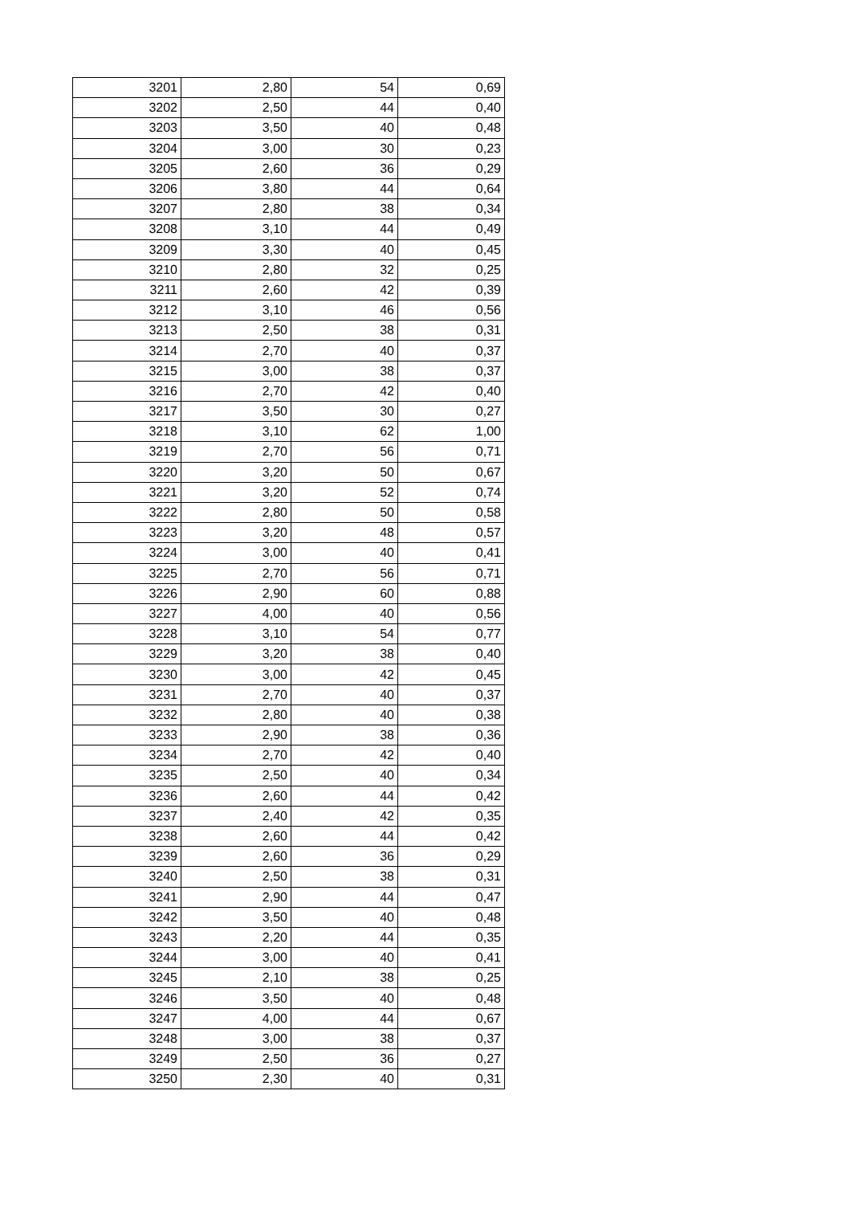| 3201 | 2,80 | 54 | 0,69 |
| 3202 | 2,50 | 44 | 0,40 |
| 3203 | 3,50 | 40 | 0,48 |
| 3204 | 3,00 | 30 | 0,23 |
| 3205 | 2,60 | 36 | 0,29 |
| 3206 | 3,80 | 44 | 0,64 |
| 3207 | 2,80 | 38 | 0,34 |
| 3208 | 3,10 | 44 | 0,49 |
| 3209 | 3,30 | 40 | 0,45 |
| 3210 | 2,80 | 32 | 0,25 |
| 3211 | 2,60 | 42 | 0,39 |
| 3212 | 3,10 | 46 | 0,56 |
| 3213 | 2,50 | 38 | 0,31 |
| 3214 | 2,70 | 40 | 0,37 |
| 3215 | 3,00 | 38 | 0,37 |
| 3216 | 2,70 | 42 | 0,40 |
| 3217 | 3,50 | 30 | 0,27 |
| 3218 | 3,10 | 62 | 1,00 |
| 3219 | 2,70 | 56 | 0,71 |
| 3220 | 3,20 | 50 | 0,67 |
| 3221 | 3,20 | 52 | 0,74 |
| 3222 | 2,80 | 50 | 0,58 |
| 3223 | 3,20 | 48 | 0,57 |
| 3224 | 3,00 | 40 | 0,41 |
| 3225 | 2,70 | 56 | 0,71 |
| 3226 | 2,90 | 60 | 0,88 |
| 3227 | 4,00 | 40 | 0,56 |
| 3228 | 3,10 | 54 | 0,77 |
| 3229 | 3,20 | 38 | 0,40 |
| 3230 | 3,00 | 42 | 0,45 |
| 3231 | 2,70 | 40 | 0,37 |
| 3232 | 2,80 | 40 | 0,38 |
| 3233 | 2,90 | 38 | 0,36 |
| 3234 | 2,70 | 42 | 0,40 |
| 3235 | 2,50 | 40 | 0,34 |
| 3236 | 2,60 | 44 | 0,42 |
| 3237 | 2,40 | 42 | 0,35 |
| 3238 | 2,60 | 44 | 0,42 |
| 3239 | 2,60 | 36 | 0,29 |
| 3240 | 2,50 | 38 | 0,31 |
| 3241 | 2,90 | 44 | 0,47 |
| 3242 | 3,50 | 40 | 0,48 |
| 3243 | 2,20 | 44 | 0,35 |
| 3244 | 3,00 | 40 | 0,41 |
| 3245 | 2,10 | 38 | 0,25 |
| 3246 | 3,50 | 40 | 0,48 |
| 3247 | 4,00 | 44 | 0,67 |
| 3248 | 3,00 | 38 | 0,37 |
| 3249 | 2,50 | 36 | 0,27 |
| 3250 | 2,30 | 40 | 0,31 |